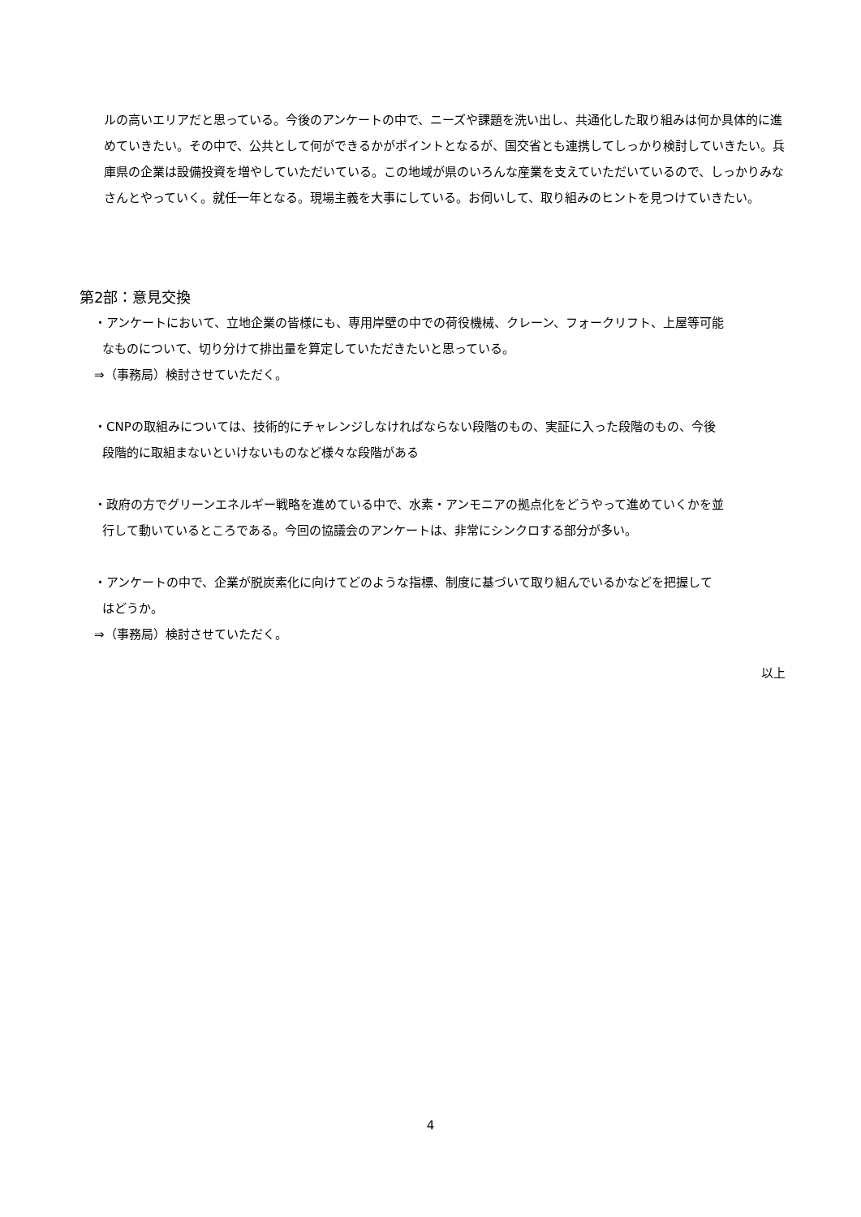ルの高いエリアだと思っている。今後のアンケートの中で、ニーズや課題を洗い出し、共通化した取り組みは何か具体的に進めていきたい。その中で、公共として何ができるかがポイントとなるが、国交省とも連携してしっかり検討していきたい。兵庫県の企業は設備投資を増やしていただいている。この地域が県のいろんな産業を支えていただいているので、しっかりみなさんとやっていく。就任一年となる。現場主義を大事にしている。お伺いして、取り組みのヒントを見つけていきたい。
第2部：意見交換
・アンケートにおいて、立地企業の皆様にも、専用岸壁の中での荷役機械、クレーン、フォークリフト、上屋等可能
なものについて、切り分けて排出量を算定していただきたいと思っている。
⇒（事務局）検討させていただく。
・CNPの取組みについては、技術的にチャレンジしなければならない段階のもの、実証に入った段階のもの、今後
段階的に取組まないといけないものなど様々な段階がある
・政府の方でグリーンエネルギー戦略を進めている中で、水素・アンモニアの拠点化をどうやって進めていくかを並
行して動いているところである。今回の協議会のアンケートは、非常にシンクロする部分が多い。
・アンケートの中で、企業が脱炭素化に向けてどのような指標、制度に基づいて取り組んでいるかなどを把握して
はどうか。
⇒（事務局）検討させていただく。
以上
4